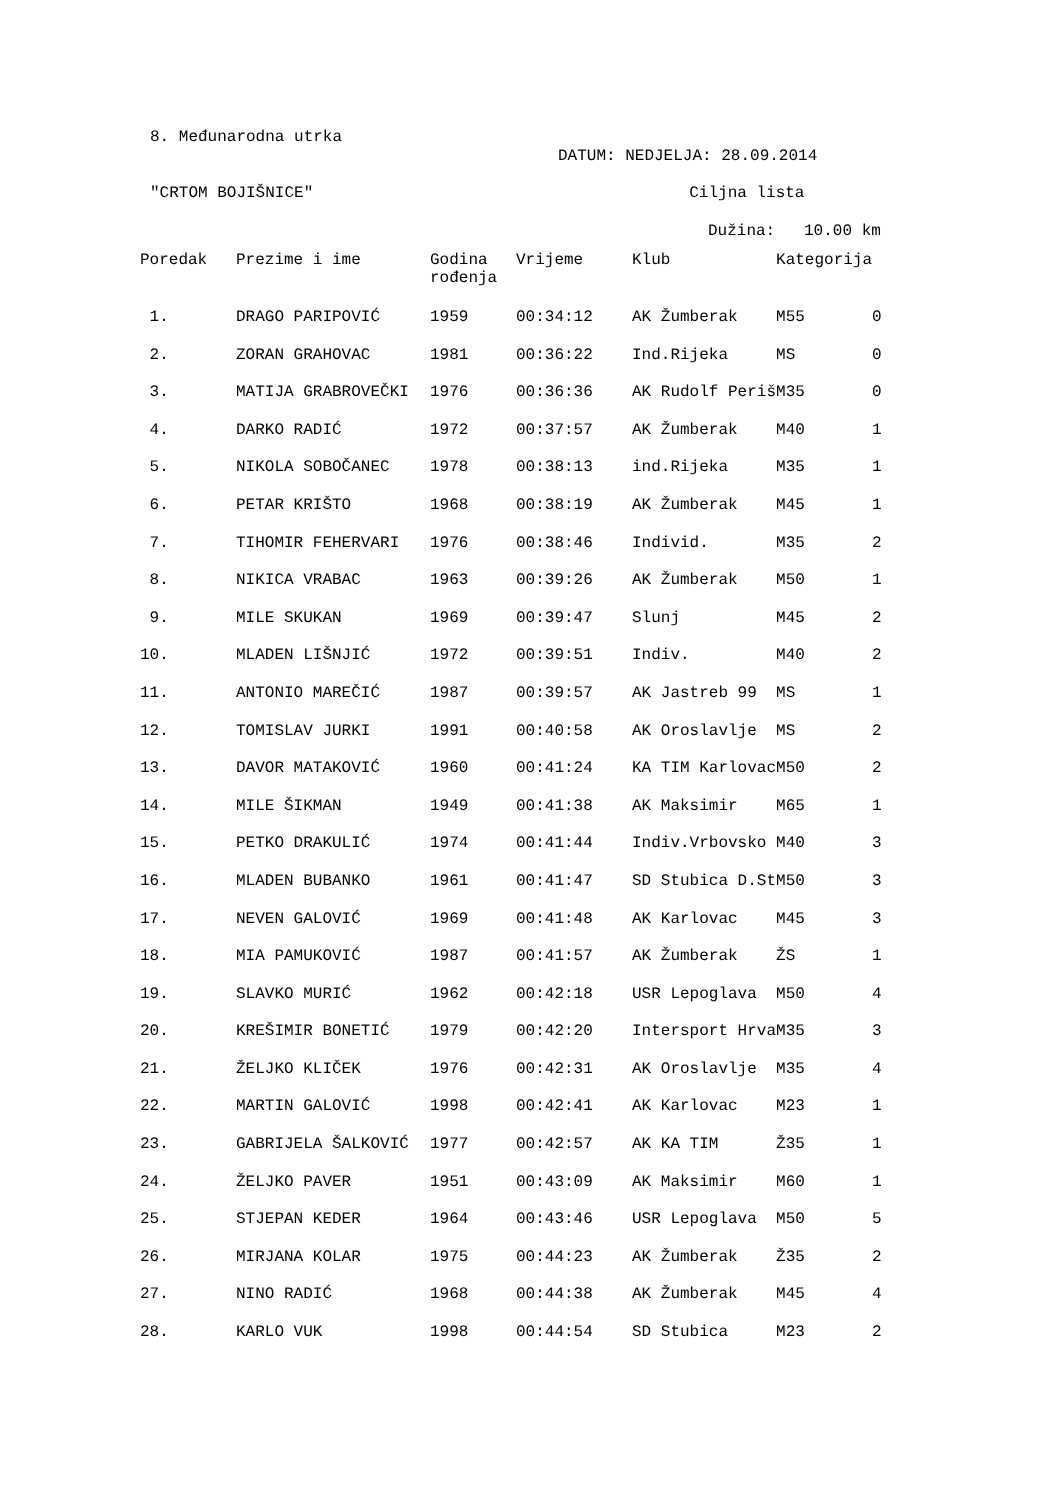8. Međunarodna utrka
DATUM: NEDJELJA: 28.09.2014
"CRTOM BOJIŠNICE" Ciljna lista
Dužina: 10.00 km
| Poredak | Prezime i ime | Godina rođenja | Vrijeme | Klub | Kategorija | |
| --- | --- | --- | --- | --- | --- | --- |
| 1. | DRAGO PARIPOVIĆ | 1959 | 00:34:12 | AK Žumberak | M55 | 0 |
| 2. | ZORAN GRAHOVAC | 1981 | 00:36:22 | Ind.Rijeka | MS | 0 |
| 3. | MATIJA GRABROVEČKI | 1976 | 00:36:36 | AK Rudolf Periš | M35 | 0 |
| 4. | DARKO RADIĆ | 1972 | 00:37:57 | AK Žumberak | M40 | 1 |
| 5. | NIKOLA SOBOČANEC | 1978 | 00:38:13 | ind.Rijeka | M35 | 1 |
| 6. | PETAR KRIŠTO | 1968 | 00:38:19 | AK Žumberak | M45 | 1 |
| 7. | TIHOMIR FEHERVARI | 1976 | 00:38:46 | Individ. | M35 | 2 |
| 8. | NIKICA VRABAC | 1963 | 00:39:26 | AK Žumberak | M50 | 1 |
| 9. | MILE SKUKAN | 1969 | 00:39:47 | Slunj | M45 | 2 |
| 10. | MLADEN LIŠNJIĆ | 1972 | 00:39:51 | Indiv. | M40 | 2 |
| 11. | ANTONIO MAREČIĆ | 1987 | 00:39:57 | AK Jastreb 99 | MS | 1 |
| 12. | TOMISLAV JURKI | 1991 | 00:40:58 | AK Oroslavlje | MS | 2 |
| 13. | DAVOR MATAKOVIĆ | 1960 | 00:41:24 | KA TIM Karlovac | M50 | 2 |
| 14. | MILE ŠIKMAN | 1949 | 00:41:38 | AK Maksimir | M65 | 1 |
| 15. | PETKO DRAKULIĆ | 1974 | 00:41:44 | Indiv.Vrbovsko | M40 | 3 |
| 16. | MLADEN BUBANKO | 1961 | 00:41:47 | SD Stubica D.St | M50 | 3 |
| 17. | NEVEN GALOVIĆ | 1969 | 00:41:48 | AK Karlovac | M45 | 3 |
| 18. | MIA PAMUKOVIĆ | 1987 | 00:41:57 | AK Žumberak | ŽS | 1 |
| 19. | SLAVKO MURIĆ | 1962 | 00:42:18 | USR Lepoglava | M50 | 4 |
| 20. | KREŠIMIR BONETIĆ | 1979 | 00:42:20 | Intersport Hrva | M35 | 3 |
| 21. | ŽELJKO KLIČEK | 1976 | 00:42:31 | AK Oroslavlje | M35 | 4 |
| 22. | MARTIN GALOVIĆ | 1998 | 00:42:41 | AK Karlovac | M23 | 1 |
| 23. | GABRIJELA ŠALKOVIĆ | 1977 | 00:42:57 | AK KA TIM | Ž35 | 1 |
| 24. | ŽELJKO PAVER | 1951 | 00:43:09 | AK Maksimir | M60 | 1 |
| 25. | STJEPAN KEDER | 1964 | 00:43:46 | USR Lepoglava | M50 | 5 |
| 26. | MIRJANA KOLAR | 1975 | 00:44:23 | AK Žumberak | Ž35 | 2 |
| 27. | NINO RADIĆ | 1968 | 00:44:38 | AK Žumberak | M45 | 4 |
| 28. | KARLO VUK | 1998 | 00:44:54 | SD Stubica | M23 | 2 |